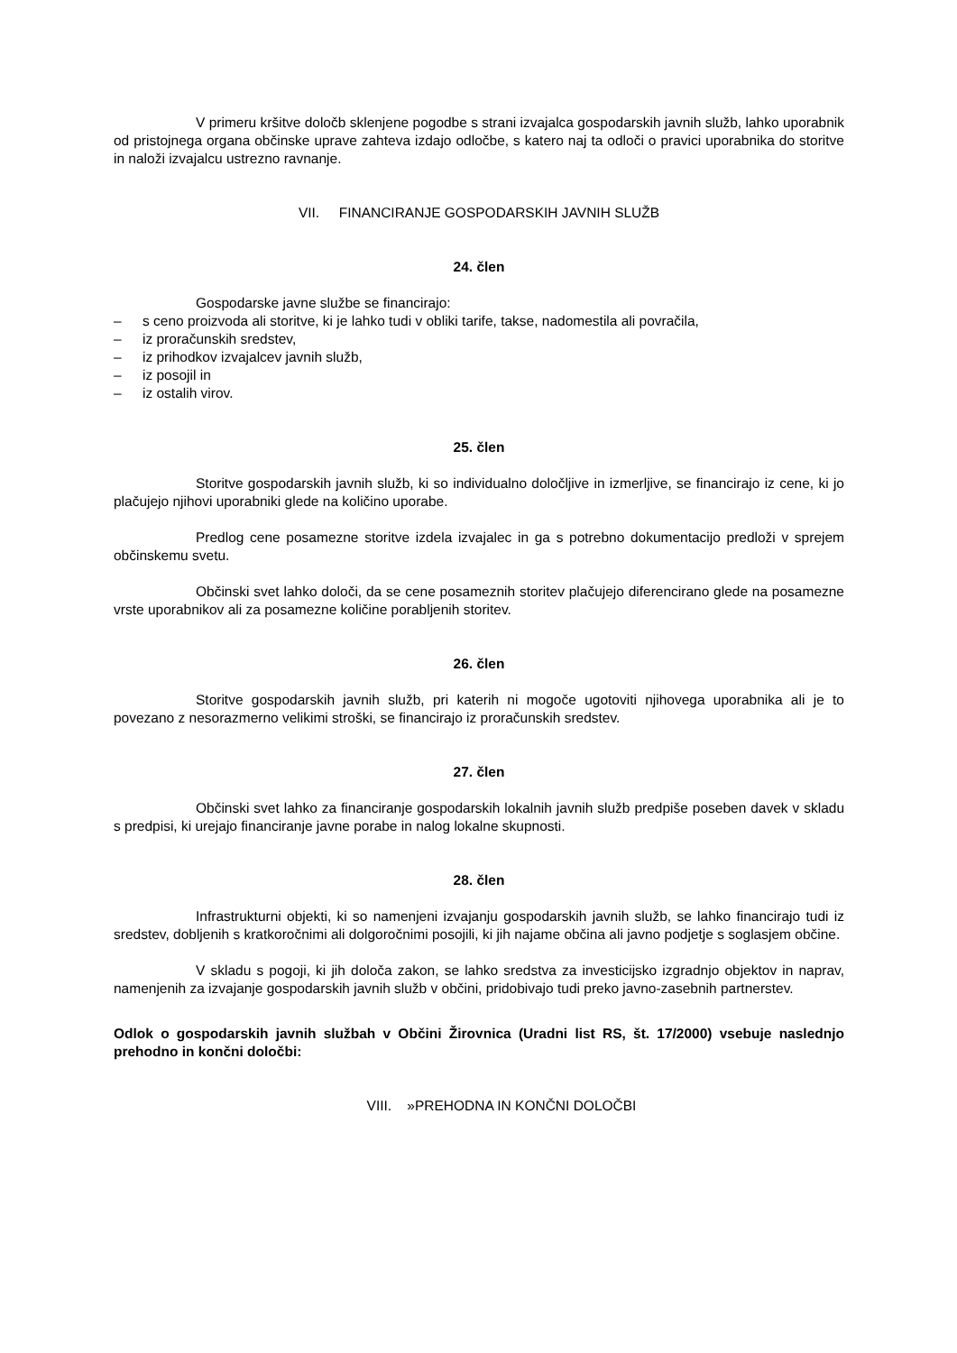V primeru kršitve določb sklenjene pogodbe s strani izvajalca gospodarskih javnih služb, lahko uporabnik od pristojnega organa občinske uprave zahteva izdajo odločbe, s katero naj ta odloči o pravici uporabnika do storitve in naloži izvajalcu ustrezno ravnanje.
VII. FINANCIRANJE GOSPODARSKIH JAVNIH SLUŽB
24. člen
Gospodarske javne službe se financirajo:
– s ceno proizvoda ali storitve, ki je lahko tudi v obliki tarife, takse, nadomestila ali povračila,
– iz proračunskih sredstev,
– iz prihodkov izvajalcev javnih služb,
– iz posojil in
– iz ostalih virov.
25. člen
Storitve gospodarskih javnih služb, ki so individualno določljive in izmerljive, se financirajo iz cene, ki jo plačujejo njihovi uporabniki glede na količino uporabe.
Predlog cene posamezne storitve izdela izvajalec in ga s potrebno dokumentacijo predloži v sprejem občinskemu svetu.
Občinski svet lahko določi, da se cene posameznih storitev plačujejo diferencirano glede na posamezne vrste uporabnikov ali za posamezne količine porabljenih storitev.
26. člen
Storitve gospodarskih javnih služb, pri katerih ni mogoče ugotoviti njihovega uporabnika ali je to povezano z nesorazmerno velikimi stroški, se financirajo iz proračunskih sredstev.
27. člen
Občinski svet lahko za financiranje gospodarskih lokalnih javnih služb predpiše poseben davek v skladu s predpisi, ki urejajo financiranje javne porabe in nalog lokalne skupnosti.
28. člen
Infrastrukturni objekti, ki so namenjeni izvajanju gospodarskih javnih služb, se lahko financirajo tudi iz sredstev, dobljenih s kratkoročnimi ali dolgoročnimi posojili, ki jih najame občina ali javno podjetje s soglasjem občine.
V skladu s pogoji, ki jih določa zakon, se lahko sredstva za investicijsko izgradnjo objektov in naprav, namenjenih za izvajanje gospodarskih javnih služb v občini, pridobivajo tudi preko javno-zasebnih partnerstev.
Odlok o gospodarskih javnih službah v Občini Žirovnica (Uradni list RS, št. 17/2000) vsebuje naslednjo prehodno in končni določbi:
VIII. »PREHODNA IN KONČNI DOLOČBI